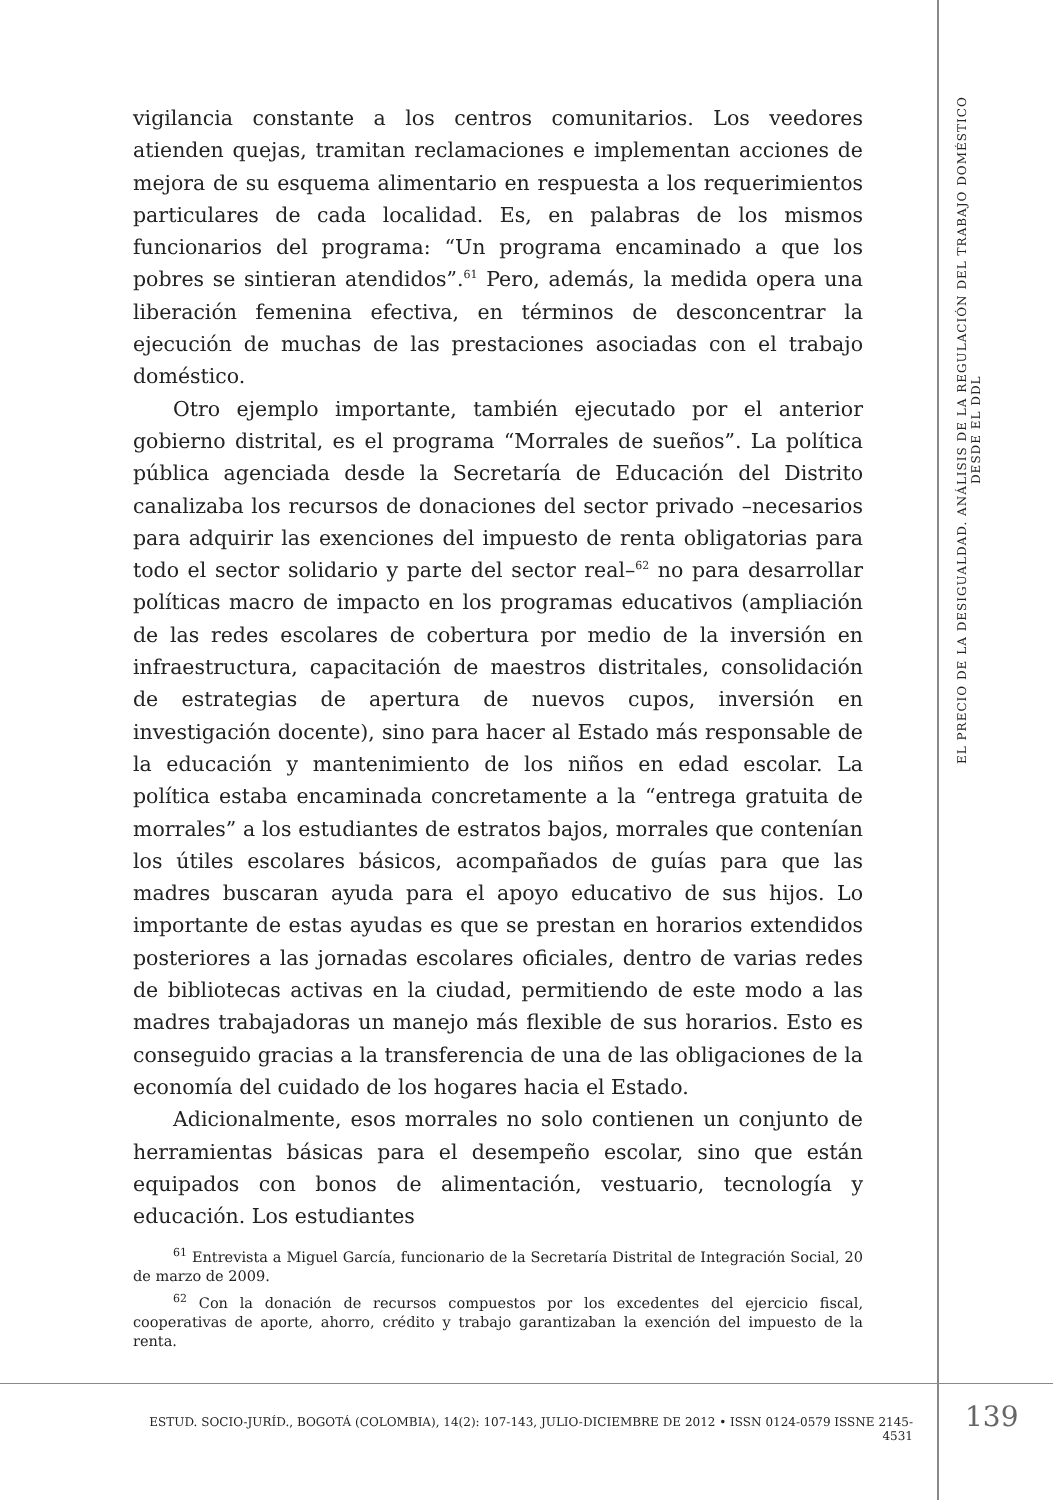vigilancia constante a los centros comunitarios. Los veedores atienden quejas, tramitan reclamaciones e implementan acciones de mejora de su esquema alimentario en respuesta a los requerimientos particulares de cada localidad. Es, en palabras de los mismos funcionarios del programa: “Un programa encaminado a que los pobres se sintieran atendidos”.<sup>61</sup> Pero, además, la medida opera una liberación femenina efectiva, en términos de desconcentrar la ejecución de muchas de las prestaciones asociadas con el trabajo doméstico.
Otro ejemplo importante, también ejecutado por el anterior gobierno distrital, es el programa “Morrales de sueños”. La política pública agenciada desde la Secretaría de Educación del Distrito canalizaba los recursos de donaciones del sector privado –necesarios para adquirir las exenciones del impuesto de renta obligatorias para todo el sector solidario y parte del sector real–<sup>62</sup> no para desarrollar políticas macro de impacto en los programas educativos (ampliación de las redes escolares de cobertura por medio de la inversión en infraestructura, capacitación de maestros distritales, consolidación de estrategias de apertura de nuevos cupos, inversión en investigación docente), sino para hacer al Estado más responsable de la educación y mantenimiento de los niños en edad escolar. La política estaba encaminada concretamente a la “entrega gratuita de morrales” a los estudiantes de estratos bajos, morrales que contenían los útiles escolares básicos, acompañados de guías para que las madres buscaran ayuda para el apoyo educativo de sus hijos. Lo importante de estas ayudas es que se prestan en horarios extendidos posteriores a las jornadas escolares oficiales, dentro de varias redes de bibliotecas activas en la ciudad, permitiendo de este modo a las madres trabajadoras un manejo más flexible de sus horarios. Esto es conseguido gracias a la transferencia de una de las obligaciones de la economía del cuidado de los hogares hacia el Estado.
Adicionalmente, esos morrales no solo contienen un conjunto de herramientas básicas para el desempeño escolar, sino que están equipados con bonos de alimentación, vestuario, tecnología y educación. Los estudiantes
<sup>61</sup> Entrevista a Miguel García, funcionario de la Secretaría Distrital de Integración Social, 20 de marzo de 2009.
<sup>62</sup> Con la donación de recursos compuestos por los excedentes del ejercicio fiscal, cooperativas de aporte, ahorro, crédito y trabajo garantizaban la exención del impuesto de la renta.
EL PRECIO DE LA DESIGUALDAD. ANÁLISIS DE LA REGULACIÓN DEL TRABAJO DOMÉSTICO DESDE EL DDL
ESTUD. SOCIO-JURÍD., BOGOTÁ (COLOMBIA), 14(2): 107-143, JULIO-DICIEMBRE DE 2012 • ISSN 0124-0579 ISSNE 2145-4531
139